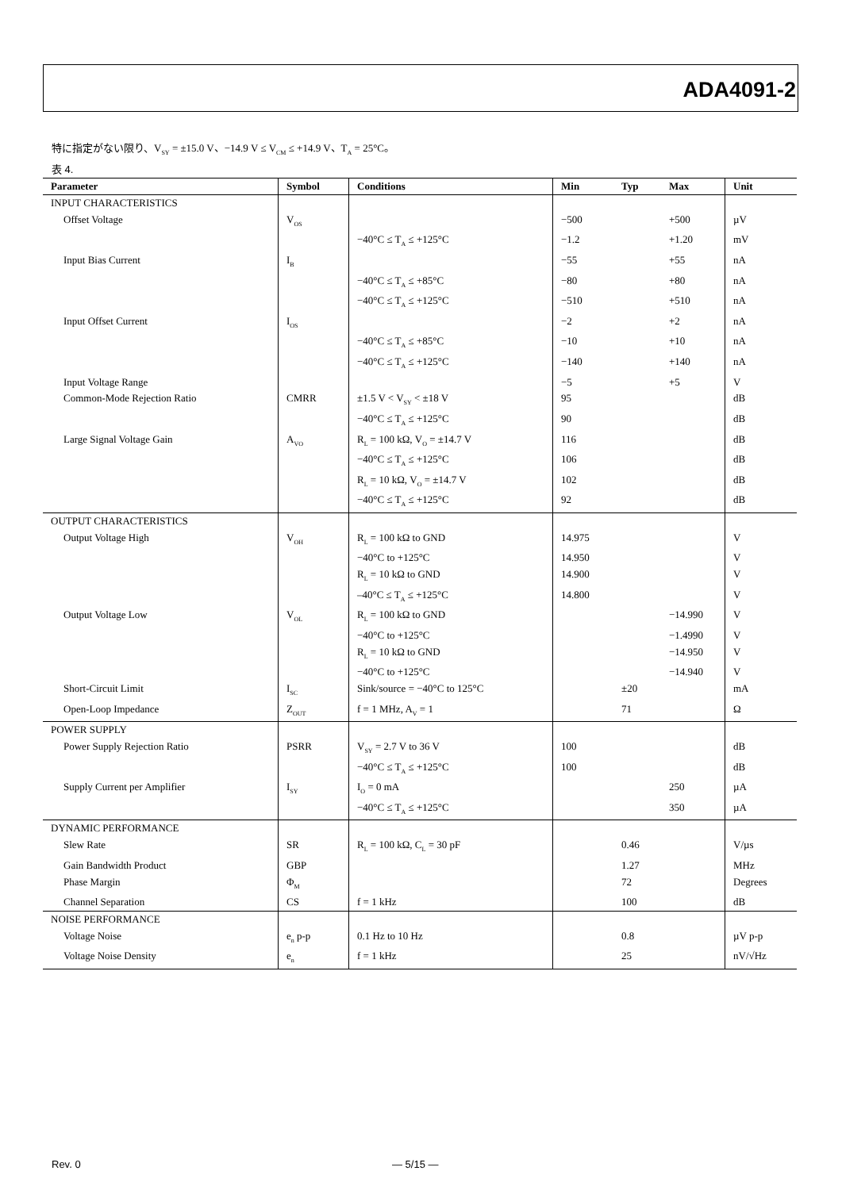ADA4091-2
特に指定がない限り、V<sub>SY</sub> = ±15.0 V、−14.9 V ≤ V<sub>CM</sub> ≤ +14.9 V、T<sub>A</sub> = 25°C。
表 4.
| Parameter | Symbol | Conditions | Min | Typ | Max | Unit |
| --- | --- | --- | --- | --- | --- | --- |
| INPUT CHARACTERISTICS | | | | | | |
| Offset Voltage | V<sub>OS</sub> | | −500 | | +500 | µV |
| | | −40°C ≤ T<sub>A</sub> ≤ +125°C | −1.2 | | +1.20 | mV |
| Input Bias Current | I<sub>B</sub> | | −55 | | +55 | nA |
| | | −40°C ≤ T<sub>A</sub> ≤ +85°C | −80 | | +80 | nA |
| | | −40°C ≤ T<sub>A</sub> ≤ +125°C | −510 | | +510 | nA |
| Input Offset Current | I<sub>OS</sub> | | −2 | | +2 | nA |
| | | −40°C ≤ T<sub>A</sub> ≤ +85°C | −10 | | +10 | nA |
| | | −40°C ≤ T<sub>A</sub> ≤ +125°C | −140 | | +140 | nA |
| Input Voltage Range | | | −5 | | +5 | V |
| Common-Mode Rejection Ratio | CMRR | ±1.5 V < V<sub>SY</sub> < ±18 V | 95 | | | dB |
| | | −40°C ≤ T<sub>A</sub> ≤ +125°C | 90 | | | dB |
| Large Signal Voltage Gain | A<sub>VO</sub> | R<sub>L</sub> = 100 kΩ, V<sub>O</sub> = ±14.7 V | 116 | | | dB |
| | | −40°C ≤ T<sub>A</sub> ≤ +125°C | 106 | | | dB |
| | | R<sub>L</sub> = 10 kΩ, V<sub>O</sub> = ±14.7 V | 102 | | | dB |
| | | −40°C ≤ T<sub>A</sub> ≤ +125°C | 92 | | | dB |
| OUTPUT CHARACTERISTICS | | | | | | |
| Output Voltage High | V<sub>OH</sub> | R<sub>L</sub> = 100 kΩ to GND | 14.975 | | | V |
| | | −40°C to +125°C | 14.950 | | | V |
| | | R<sub>L</sub> = 10 kΩ to GND | 14.900 | | | V |
| | | –40°C ≤ T<sub>A</sub> ≤ +125°C | 14.800 | | | V |
| Output Voltage Low | V<sub>OL</sub> | R<sub>L</sub> = 100 kΩ to GND | | | −14.990 | V |
| | | −40°C to +125°C | | | −1.4990 | V |
| | | R<sub>L</sub> = 10 kΩ to GND | | | −14.950 | V |
| | | −40°C to +125°C | | | −14.940 | V |
| Short-Circuit Limit | I<sub>SC</sub> | Sink/source = −40°C to 125°C | | ±20 | | mA |
| Open-Loop Impedance | Z<sub>OUT</sub> | f = 1 MHz, A<sub>V</sub> = 1 | | 71 | | Ω |
| POWER SUPPLY | | | | | | |
| Power Supply Rejection Ratio | PSRR | V<sub>SY</sub> = 2.7 V to 36 V | 100 | | | dB |
| | | −40°C ≤ T<sub>A</sub> ≤ +125°C | 100 | | | dB |
| Supply Current per Amplifier | I<sub>SY</sub> | I<sub>O</sub> = 0 mA | | | 250 | µA |
| | | −40°C ≤ T<sub>A</sub> ≤ +125°C | | | 350 | µA |
| DYNAMIC PERFORMANCE | | | | | | |
| Slew Rate | SR | R<sub>L</sub> = 100 kΩ, C<sub>L</sub> = 30 pF | | 0.46 | | V/µs |
| Gain Bandwidth Product | GBP | | | 1.27 | | MHz |
| Phase Margin | Φ<sub>M</sub> | | | 72 | | Degrees |
| Channel Separation | CS | f = 1 kHz | | 100 | | dB |
| NOISE PERFORMANCE | | | | | | |
| Voltage Noise | e<sub>n</sub> p-p | 0.1 Hz to 10 Hz | | 0.8 | | µV p-p |
| Voltage Noise Density | e<sub>n</sub> | f = 1 kHz | | 25 | | nV/√Hz |
Rev. 0 ― 5/15 ―